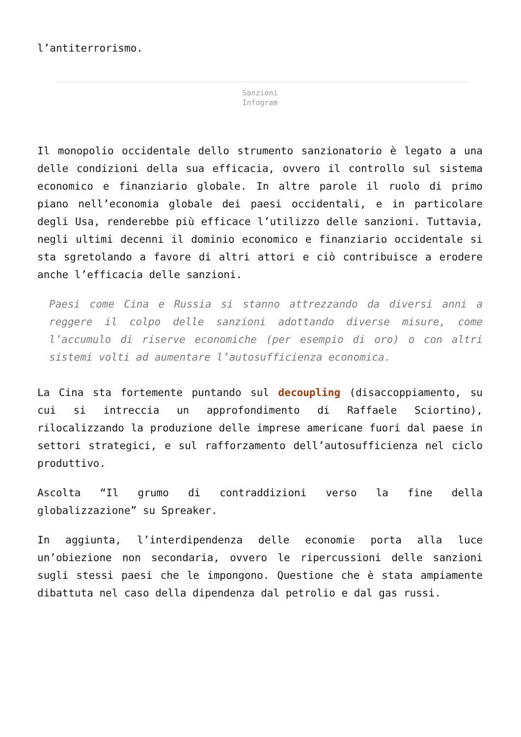l’antiterrorismo.
Sanzioni
Infogram
Il monopolio occidentale dello strumento sanzionatorio è legato a una delle condizioni della sua efficacia, ovvero il controllo sul sistema economico e finanziario globale. In altre parole il ruolo di primo piano nell’economia globale dei paesi occidentali, e in particolare degli Usa, renderebbe più efficace l’utilizzo delle sanzioni. Tuttavia, negli ultimi decenni il dominio economico e finanziario occidentale si sta sgretolando a favore di altri attori e ciò contribuisce a erodere anche l’efficacia delle sanzioni.
Paesi come Cina e Russia si stanno attrezzando da diversi anni a reggere il colpo delle sanzioni adottando diverse misure, come l’accumulo di riserve economiche (per esempio di oro) o con altri sistemi volti ad aumentare l’autosufficienza economica.
La Cina sta fortemente puntando sul decoupling (disaccoppiamento, su cui si intreccia un approfondimento di Raffaele Sciortino), rilocalizzando la produzione delle imprese americane fuori dal paese in settori strategici, e sul rafforzamento dell’autosufficienza nel ciclo produttivo.
Ascolta “Il grumo di contraddizioni verso la fine della globalizzazione” su Spreaker.
In aggiunta, l’interdipendenza delle economie porta alla luce un’obiezione non secondaria, ovvero le ripercussioni delle sanzioni sugli stessi paesi che le impongono. Questione che è stata ampiamente dibattuta nel caso della dipendenza dal petrolio e dal gas russi.